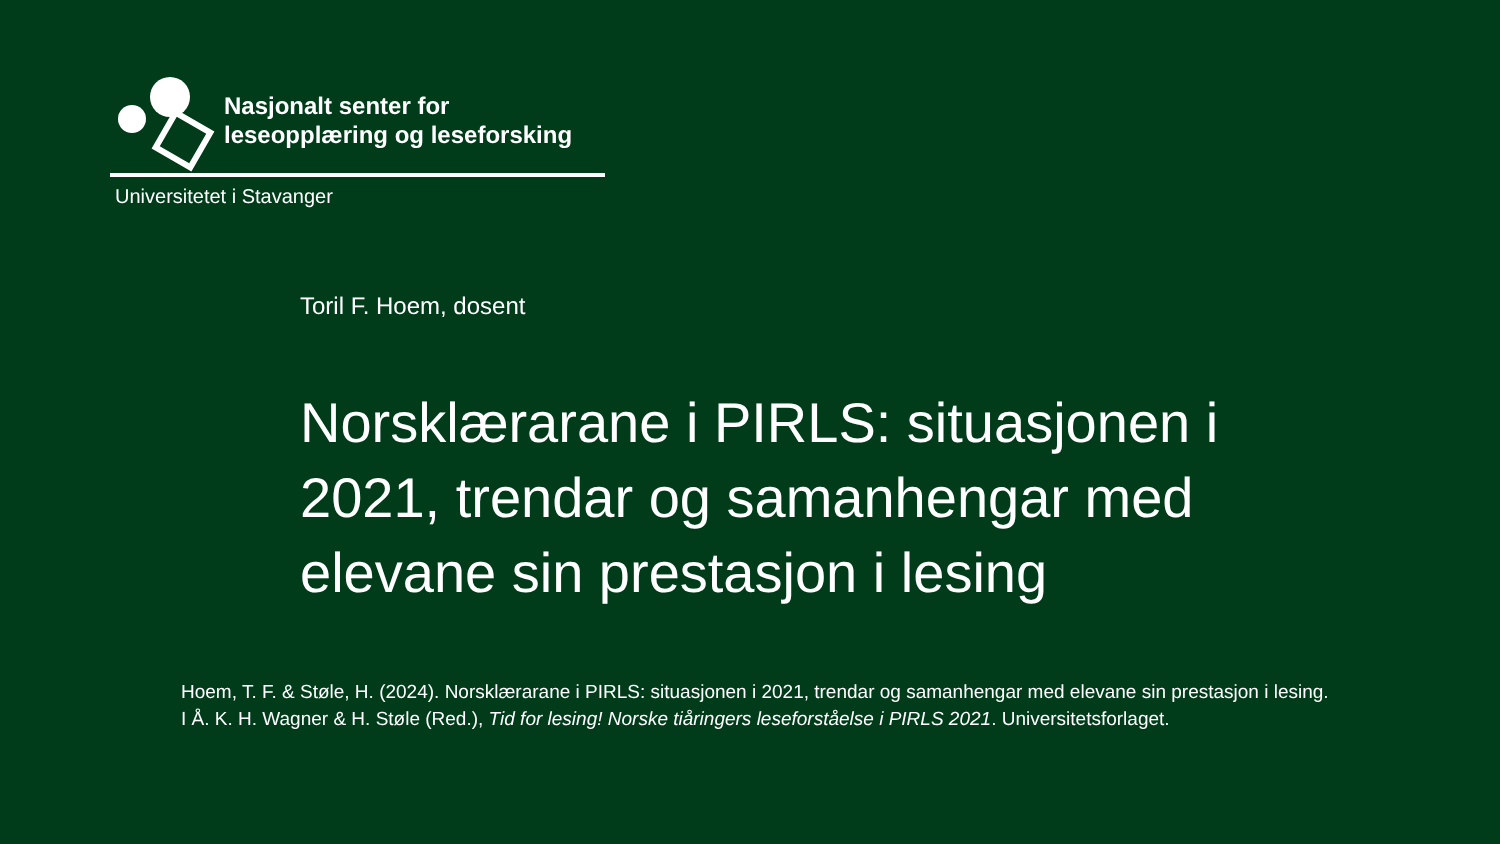Nasjonalt senter for
leseopplæring og leseforsking
Universitetet i Stavanger
Toril F. Hoem, dosent
Norsklærarane i PIRLS: situasjonen i 2021, trendar og samanhengar med elevane sin prestasjon i lesing
Hoem, T. F. & Støle, H. (2024). Norsklærarane i PIRLS: situasjonen i 2021, trendar og samanhengar med elevane sin prestasjon i lesing. I Å. K. H. Wagner & H. Støle (Red.), Tid for lesing! Norske tiåringers leseforståelse i PIRLS 2021. Universitetsforlaget.